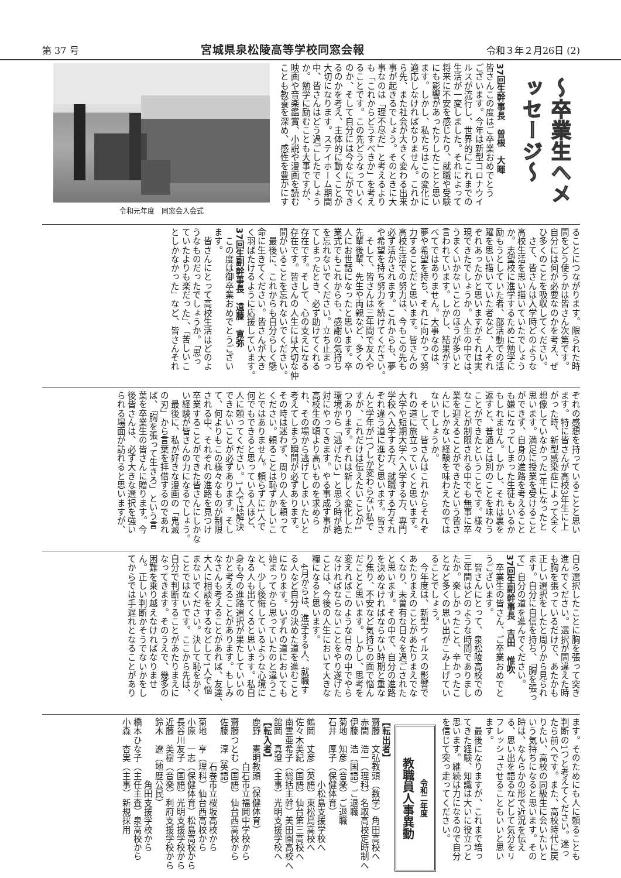第 37 号 宮城県泉松陵高等学校同窓会報 令和３年２月26日 (2)
〜卒業生へメッセージ〜
37回生幹事長　曽根　大暉
皆さんこの度はご卒業おめでとう
ございます。今年は新型コロナウイ
ルスが流行し、世界的にこれまでの
生活が一変しました。それによって
将来に不安を感じたり、就職や受験
にも影響があったりしたことと思い
ます。しかし、私たちはこの変化に
適応しなければなりません。これか
ら先、また社会が大きく変わる出来
事が起きるでしょう。そのときに大
事なのは「理不尽だ」と考えるより
も「これからどうすべきか」を考え
ることです。この先どうなっていく
のか、そして自分には今なにができ
るのかを考え、主体的に動くことが
大切になります。ステイホーム期間
中、皆さんはどう過ごしたでしょう
か。勉学に励むことも大事ですが、
映画や音楽鑑賞、小説や漫画を読む
ことも教養を深め、感性を豊かにす
令和元年度　同窓会入会式
ることにつながります。限られた時
間をどう使うかは皆さん次第です。
自分には何が必要なのかを考え、ぜ
ひ多くのことを吸収してください。
　さて、皆さんは入学時どのような
高校生活を思い描いていたでしょう
か。志望校に進学するために勉学に
励もうとしていた者、部活動での活
躍を思い描いていた者など、人それ
ぞれあったかと思いますがそれは実
現できたでしょうか。人生の中では、
うまくいかないことのほうが多いと
言われています。しかし、結果がす
べてではありません。大事なのは、
夢や希望を持ち、それに向かって努
力することだと思います。皆さんの
高校生活での努力は、今もこの先も
必ず活かされます。これからも、夢
や希望を持ち努力を続けてください。
　そして、皆さんは三年間で友人や
先輩後輩、先生や両親など、多くの
人にお世話になったと思います。卒
業式でもこれからも、感謝の気持ち
を忘れないでください。立ち止まっ
てしまったとき、必ず助けてくれる
存在です。そして、心の支えになる
存在です。皆さんの人生には大切な仲
間がいることを忘れないでください。
　最後に、これからも自分らしく懸
命に生きてください。皆さんが大き
く羽ばたけるように応援しています。
37回生副幹事長　遠藤　寛弥
　この度は御卒業おめでとうござい
ます。
　皆さんにとって高校生活はどのよ
うなものだったでしょうか。「思っ
ていたよりも楽だった」、「苦しいこ
としかなかった」など、皆さんそれ
ぞれの感想を持っていることと思い
ます。特に皆さんが高校3年生に上
がった時、新型感染症によって全く
想像していなかった1年になったと
思います。満足に授業を受けること
ができず、自身の進路を考えること
も嫌になってしまった生徒もいるか
もしれません。しかし、それは裏を
返すと、普通とは別のことを味わう
ことができたということです。様々
なことが制限される中でも無事に卒
業を迎えることができたという皆さ
んにしかない経験を味わえたのでは
ないでしょうか。
　そして、皆さんはこれからそれぞ
れの道に旅立っていくと思います。
大学や短期大学へ入学する方、専門
学校へ入学する方、就職する方それ
ぞれ違う道に進むと思います。皆さ
んと学年が1つしか変わらない私で
すが、これだけは伝えたいことが1
つあります。それは新しく変化した
環境から「逃げたい」と思う時が絶
対にやってきます。やる事成す事が
高校生の頃より高いものを求めら
れ、その場から逃げてしまいたいと
考えてしまう瞬間が必ずあります。
その時は迷わず、周りの人を頼って
ください。頼ることは恥ずかしいこ
とではありません。頼らずに1人で
何でもできると思っている人ほど、
人に頼ってください。1人では解決
できないことが必ずあります。そし
て、何よりもこの様々なものが制限
される中、それぞれの進路を見つけ
卒業することができた皆さんにしかな
い経験が皆さんの力になるでしょう。
　最後に、私が好きな漫画の「鬼滅
の刃」から言葉を拝借するのであれ
ば、「胸を張って生きろ」という言
葉を卒業生の皆さんに贈ります。今
後皆さんは、必ず大きな選択を強い
られる場面が訪れると思いますが、
自ら選択したことに胸を張って突き
進んでください。選択が間違えた時
も胸を張っているだけで、あたかも
正しい選択をしたと周りから見られ
ます。自分に自信を持ち、「胸を張っ
て」自分の道を進んでください。
37回生副幹事長　吉田　惟吹
　卒業生の皆さん、ご卒業おめでと
うございます。
　皆さんにとって、泉松陵高校での
三年間はどのような時間でありまし
たか。楽しかったこと、辛かったこ
となど多くの思い出がこみ上げてい
ることでしょう。
　今年度は、新型ウイルスの影響で
あたりまえのことがあたりまえでな
くなり、未曽有な日々を過ごされた
と思います。その中で、自分の進路
を決めなければならない時期と重な
り焦り、不安など気持ちの面で悩ん
だことと思います。しかし、思考を
変えればこのような日々の中でやら
なければならないことをやり遂げた
ことは、今後の人生において大きな
糧になると思います。
　4月からは、進学する人、就職す
る人など自分の決めた道を進むこと
になります。いずれの道においても
始まってから思っていたのと違うこ
と、少し後悔しているような心境に
なる人も出てくると思います。私自
身も今の進路選択が果たしていいの
かと考えることがあります。もしみ
なさんも考えることがあれば、友達、
大人に相談をするなどして1人で悩
まないでください。決して恥をかく
ことではないです。ここから先は、
自分で判断することがあたりまえに
なってきます。そのうえで、幾多の
困難を乗り越えなければなりませ
ん。正しい判断かそうでないかをし
てからでは手遅れとなることがあり
ます。そのためにも人に頼ることも
判断の1つと考えてください。迷っ
たら前へです。また、高校時代に戻
りたい、高校の同級生に会いたいと
いう気持ちになると思います。その
時は、なんらかの形で近況を伝え
る、思い出を語るなどして気分をリ
フレッシュさせることもいいと思い
ます。
　最後になりますが、これまで培っ
てきた経験、知識は大いに役立つと
思います。継続は力になるので自分
を信じて突っ走ってください。
令和二年度
教職員人事異動
【転出者】
齋藤　文弘教頭（数学）角田高校へ
赤間　浩一（理科）名取高校定時制へ
伊藤　浩（国語）ご退職
菊地　知彦（音楽）ご退職
石井　厚子（保健体育）
　　　　　　　小松島支援学校へ
鶴岡　丈彦（英語）東松島高校へ
佐々木美紀（国語）仙台第三高校へ
南雲亜希子（総括主幹）美田園高校へ
舘岡　真澄（主事）光明支援学校へ
【転入者】
鹿野　憲明教頭（保健体育）
　　　　　白石市立福岡中学校から
齋藤つとむ（国語）仙台西高校から
佐藤　淳（英語）
　　　　　石巻市立桜坂高校から
菊地　亨（理科）仙台西高校から
小原　一志（保健体育）松島高校から
長谷川友子（国語）光明支援学校から
近藤　美樹（音楽）利府支援学校から
鈴木　遼（地歴公民）
　　　　　　　角田支援学校から
橋本ひな子（主任主査）泉高校から
小森　杏実（主事）新規採用